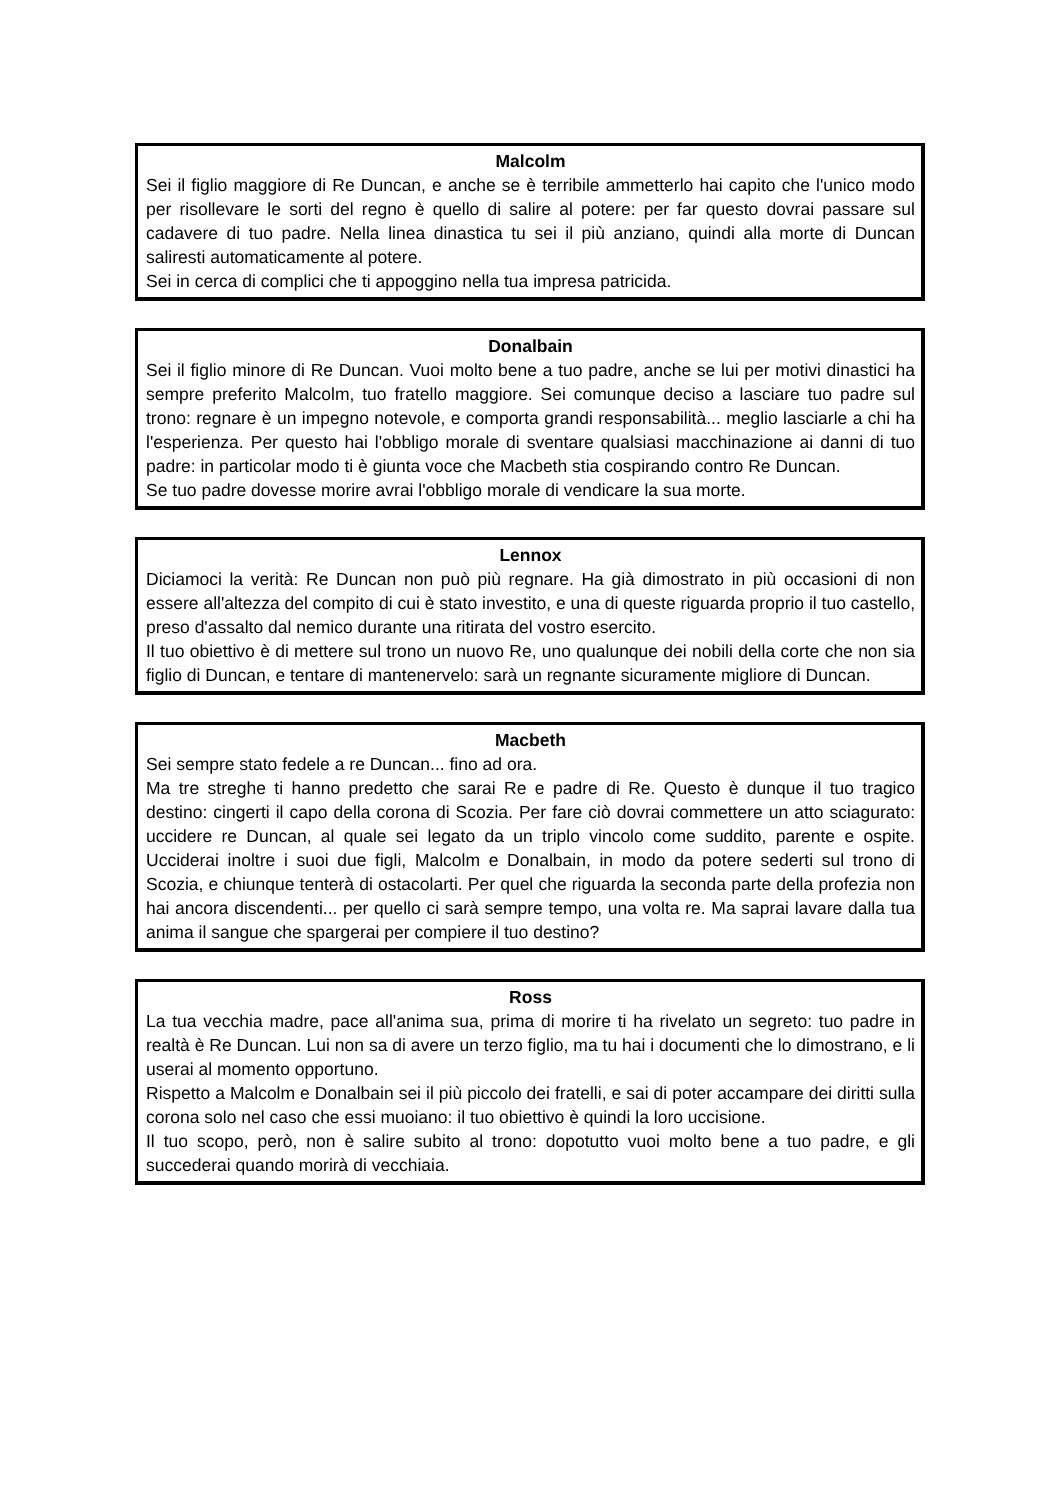Malcolm
Sei il figlio maggiore di Re Duncan, e anche se è terribile ammetterlo hai capito che l'unico modo per risollevare le sorti del regno è quello di salire al potere: per far questo dovrai passare sul cadavere di tuo padre. Nella linea dinastica tu sei il più anziano, quindi alla morte di Duncan saliresti automaticamente al potere.
Sei in cerca di complici che ti appoggino nella tua impresa patricida.
Donalbain
Sei il figlio minore di Re Duncan. Vuoi molto bene a tuo padre, anche se lui per motivi dinastici ha sempre preferito Malcolm, tuo fratello maggiore. Sei comunque deciso a lasciare tuo padre sul trono: regnare è un impegno notevole, e comporta grandi responsabilità... meglio lasciarle a chi ha l'esperienza. Per questo hai l'obbligo morale di sventare qualsiasi macchinazione ai danni di tuo padre: in particolar modo ti è giunta voce che Macbeth stia cospirando contro Re Duncan.
Se tuo padre dovesse morire avrai l'obbligo morale di vendicare la sua morte.
Lennox
Diciamoci la verità: Re Duncan non può più regnare. Ha già dimostrato in più occasioni di non essere all'altezza del compito di cui è stato investito, e una di queste riguarda proprio il tuo castello, preso d'assalto dal nemico durante una ritirata del vostro esercito.
Il tuo obiettivo è di mettere sul trono un nuovo Re, uno qualunque dei nobili della corte che non sia figlio di Duncan, e tentare di mantenervelo: sarà un regnante sicuramente migliore di Duncan.
Macbeth
Sei sempre stato fedele a re Duncan... fino ad ora.
Ma tre streghe ti hanno predetto che sarai Re e padre di Re. Questo è dunque il tuo tragico destino: cingerti il capo della corona di Scozia. Per fare ciò dovrai commettere un atto sciagurato: uccidere re Duncan, al quale sei legato da un triplo vincolo come suddito, parente e ospite. Ucciderai inoltre i suoi due figli, Malcolm e Donalbain, in modo da potere sederti sul trono di Scozia, e chiunque tenterà di ostacolarti. Per quel che riguarda la seconda parte della profezia non hai ancora discendenti... per quello ci sarà sempre tempo, una volta re. Ma saprai lavare dalla tua anima il sangue che spargerai per compiere il tuo destino?
Ross
La tua vecchia madre, pace all'anima sua, prima di morire ti ha rivelato un segreto: tuo padre in realtà è Re Duncan. Lui non sa di avere un terzo figlio, ma tu hai i documenti che lo dimostrano, e li userai al momento opportuno.
Rispetto a Malcolm e Donalbain sei il più piccolo dei fratelli, e sai di poter accampare dei diritti sulla corona solo nel caso che essi muoiano: il tuo obiettivo è quindi la loro uccisione.
Il tuo scopo, però, non è salire subito al trono: dopotutto vuoi molto bene a tuo padre, e gli succederai quando morirà di vecchiaia.